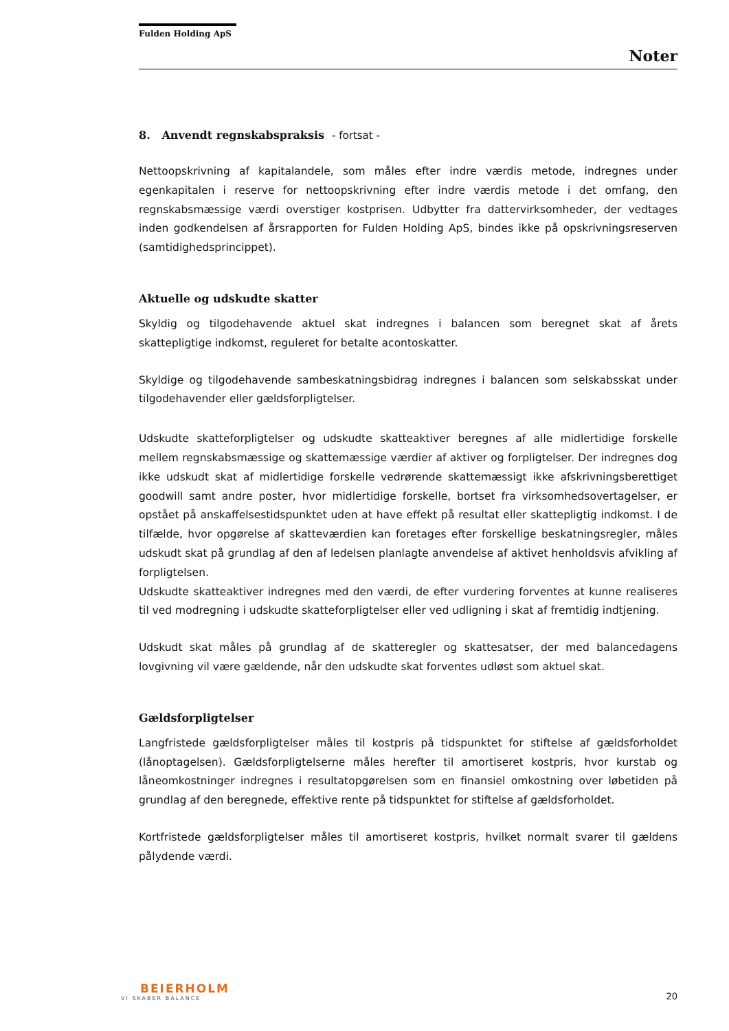Fulden Holding ApS
Noter
8. Anvendt regnskabspraksis - fortsat -
Nettoopskrivning af kapitalandele, som måles efter indre værdis metode, indregnes under egenkapitalen i reserve for nettoopskrivning efter indre værdis metode i det omfang, den regnskabsmæssige værdi overstiger kostprisen. Udbytter fra dattervirksomheder, der vedtages inden godkendelsen af årsrapporten for Fulden Holding ApS, bindes ikke på opskrivningsreserven (samtidighedsprincippet).
Aktuelle og udskudte skatter
Skyldig og tilgodehavende aktuel skat indregnes i balancen som beregnet skat af årets skattepligtige indkomst, reguleret for betalte acontoskatter.
Skyldige og tilgodehavende sambeskatningsbidrag indregnes i balancen som selskabsskat under tilgodehavender eller gældsforpligtelser.
Udskudte skatteforpligtelser og udskudte skatteaktiver beregnes af alle midlertidige forskelle mellem regnskabsmæssige og skattemæssige værdier af aktiver og forpligtelser. Der indregnes dog ikke udskudt skat af midlertidige forskelle vedrørende skattemæssigt ikke afskrivningsberettiget goodwill samt andre poster, hvor midlertidige forskelle, bortset fra virksomhedsovertagelser, er opstået på anskaffelsestidspunktet uden at have effekt på resultat eller skattepligtig indkomst. I de tilfælde, hvor opgørelse af skatteværdien kan foretages efter forskellige beskatningsregler, måles udskudt skat på grundlag af den af ledelsen planlagte anvendelse af aktivet henholdsvis afvikling af forpligtelsen.
Udskudte skatteaktiver indregnes med den værdi, de efter vurdering forventes at kunne realiseres til ved modregning i udskudte skatteforpligtelser eller ved udligning i skat af fremtidig indtjening.
Udskudt skat måles på grundlag af de skatteregler og skattesatser, der med balancedagens lovgivning vil være gældende, når den udskudte skat forventes udløst som aktuel skat.
Gældsforpligtelser
Langfristede gældsforpligtelser måles til kostpris på tidspunktet for stiftelse af gældsforholdet (lånoptagelsen). Gældsforpligtelserne måles herefter til amortiseret kostpris, hvor kurstab og låneomkostninger indregnes i resultatopgørelsen som en finansiel omkostning over løbetiden på grundlag af den beregnede, effektive rente på tidspunktet for stiftelse af gældsforholdet.
Kortfristede gældsforpligtelser måles til amortiseret kostpris, hvilket normalt svarer til gældens pålydende værdi.
BEIERHOLM
VI SKABER BALANCE
20